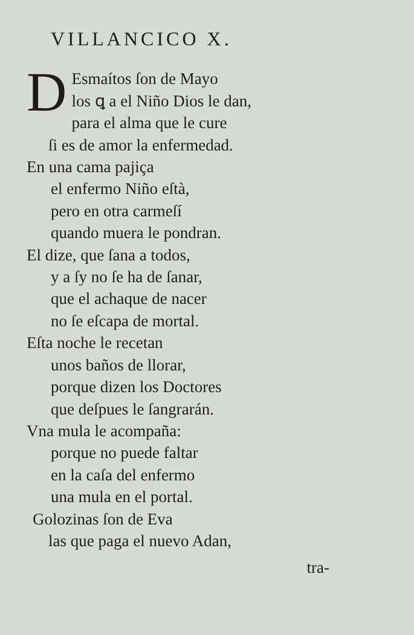VILLANCICO X.
DEsmaítos ſon de Mayo
los ꝗ a el Niño Dios le dan,
para el alma que le cure
ſi es de amor la enfermedad.
En una cama pajiça
el enfermo Niño eſtà,
pero en otra carmeſí
quando muera le pondran.
El dize, que ſana a todos,
y a ſy no ſe ha de ſanar,
que el achaque de nacer
no ſe eſcapa de mortal.
Eſta noche le recetan
unos baños de llorar,
porque dizen los Doctores
que deſpues le ſangrarán.
Vna mula le acompaña:
porque no puede faltar
en la caſa del enfermo
una mula en el portal.
Golozinas ſon de Eva
las que paga el nuevo Adan,
tra-